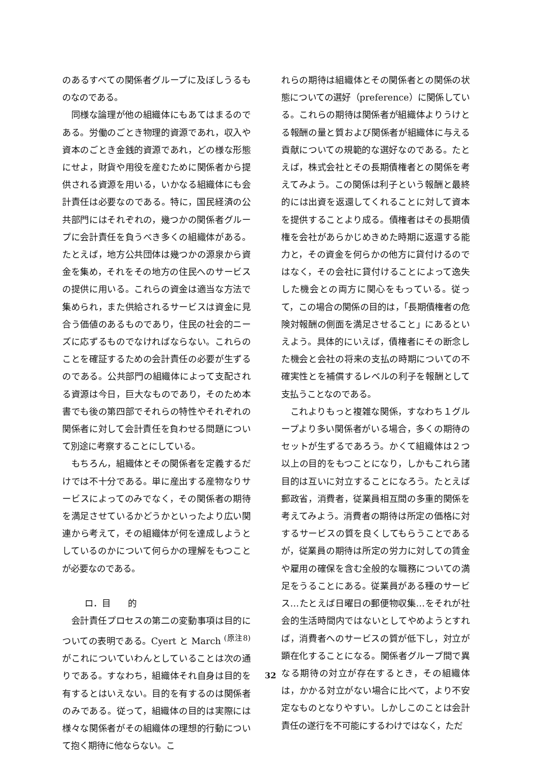のあるすべての関係者グループに及ぼしうるものなのである。
同様な論理が他の組織体にもあてはまるのである。労働のごとき物理的資源であれ，収入や資本のごとき金銭的資源であれ，どの様な形態にせよ，財貨や用役を産むために関係者から提供される資源を用いる，いかなる組織体にも会計責任は必要なのである。特に，国民経済の公共部門にはそれぞれの，幾つかの関係者グループに会計責任を負うべき多くの組織体がある。たとえば，地方公共団体は幾つかの源泉から資金を集め，それをその地方の住民へのサービスの提供に用いる。これらの資金は適当な方法で集められ，また供給されるサービスは資金に見合う価値のあるものであり，住民の社会的ニーズに応ずるものでなければならない。これらのことを確証するための会計責任の必要が生ずるのである。公共部門の組織体によって支配される資源は今日，巨大なものであり，そのため本書でも後の第四部でそれらの特性やそれぞれの関係者に対して会計責任を負わせる問題について別途に考察することにしている。
もちろん，組織体とその関係者を定義するだけでは不十分である。単に産出する産物なりサービスによってのみでなく，その関係者の期待を満足させているかどうかといったより広い関連から考えて，その組織体が何を達成しようとしているのかについて何らかの理解をもつことが必要なのである。
ロ．目　　的
会計責任プロセスの第二の変動事項は目的についての表明である。Cyert と March <sup>(原注8)</sup> がこれについていわんとしていることは次の通りである。すなわち，組織体それ自身は目的を有するとはいえない。目的を有するのは関係者のみである。従って，組織体の目的は実際には様々な関係者がその組織体の理想的行動について抱く期待に他ならない。こ
れらの期待は組織体とその関係者との関係の状態についての選好（preference）に関係している。これらの期待は関係者が組織体よりうけとる報酬の量と質および関係者が組織体に与える貢献についての規範的な選好なのである。たとえば，株式会社とその長期債権者との関係を考えてみよう。この関係は利子という報酬と最終的には出資を返還してくれることに対して資本を提供することより成る。債権者はその長期債権を会社があらかじめきめた時期に返還する能力と，その資金を何らかの他方に貸付けるのではなく，その会社に貸付けることによって逸失した機会との両方に関心をもっている。従って，この場合の関係の目的は，「長期債権者の危険対報酬の側面を満足させること」にあるといえよう。具体的にいえば，債権者にその断念した機会と会社の将来の支払の時期についての不確実性とを補償するレベルの利子を報酬として支払うことなのである。
これよりもっと複雑な関係，すなわち１グループより多い関係者がいる場合，多くの期待のセットが生ずるであろう。かくて組織体は２つ以上の目的をもつことになり，しかもこれら諸目的は互いに対立することになろう。たとえば郵政省，消費者，従業員相互間の多重的関係を考えてみよう。消費者の期待は所定の価格に対するサービスの質を良くしてもらうことであるが，従業員の期待は所定の労力に対しての賃金や雇用の確保を含む全般的な職務についての満足をうることにある。従業員がある種のサービス…たとえば日曜日の郵便物収集…をそれが社会的生活時間内ではないとしてやめようとすれば，消費者へのサービスの質が低下し，対立が顕在化することになる。関係者グループ間で異なる期待の対立が存在するとき，その組織体は，かかる対立がない場合に比べて，より不安定なものとなりやすい。しかしこのことは会計責任の遂行を不可能にするわけではなく，ただ
32